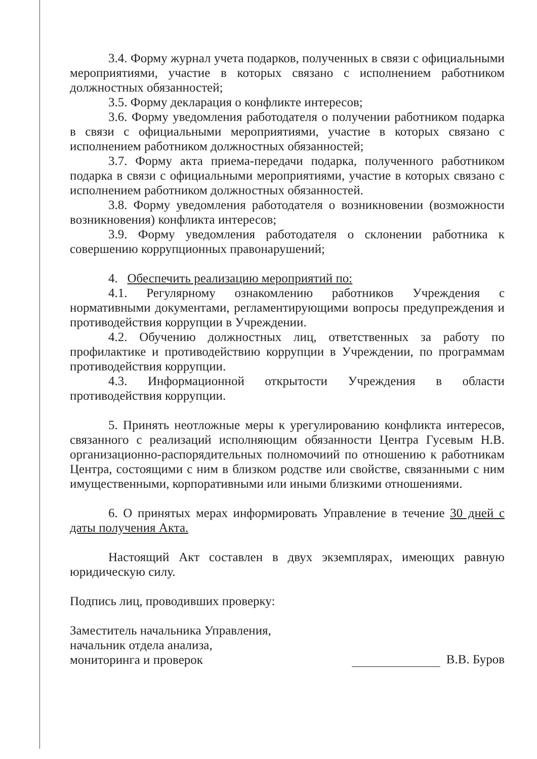3.4. Форму журнал учета подарков, полученных в связи с официальными мероприятиями, участие в которых связано с исполнением работником должностных обязанностей;
3.5. Форму декларация о конфликте интересов;
3.6. Форму уведомления работодателя о получении работником подарка в связи с официальными мероприятиями, участие в которых связано с исполнением работником должностных обязанностей;
3.7. Форму акта приема-передачи подарка, полученного работником подарка в связи с официальными мероприятиями, участие в которых связано с исполнением работником должностных обязанностей.
3.8. Форму уведомления работодателя о возникновении (возможности возникновения) конфликта интересов;
3.9. Форму уведомления работодателя о склонении работника к совершению коррупционных правонарушений;
4. Обеспечить реализацию мероприятий по:
4.1. Регулярному ознакомлению работников Учреждения с нормативными документами, регламентирующими вопросы предупреждения и противодействия коррупции в Учреждении.
4.2. Обучению должностных лиц, ответственных за работу по профилактике и противодействию коррупции в Учреждении, по программам противодействия коррупции.
4.3. Информационной открытости Учреждения в области противодействия коррупции.
5. Принять неотложные меры к урегулированию конфликта интересов, связанного с реализаций исполняющим обязанности Центра Гусевым Н.В. организационно-распорядительных полномочиий по отношению к работникам Центра, состоящими с ним в близком родстве или свойстве, связанными с ним имущественными, корпоративными или иными близкими отношениями.
6. О принятых мерах информировать Управление в течение 30 дней с даты получения Акта.
Настоящий Акт составлен в двух экземплярах, имеющих равную юридическую силу.
Подпись лиц, проводивших проверку:
Заместитель начальника Управления,
начальник отдела анализа,
мониторинга и проверок
В.В. Буров